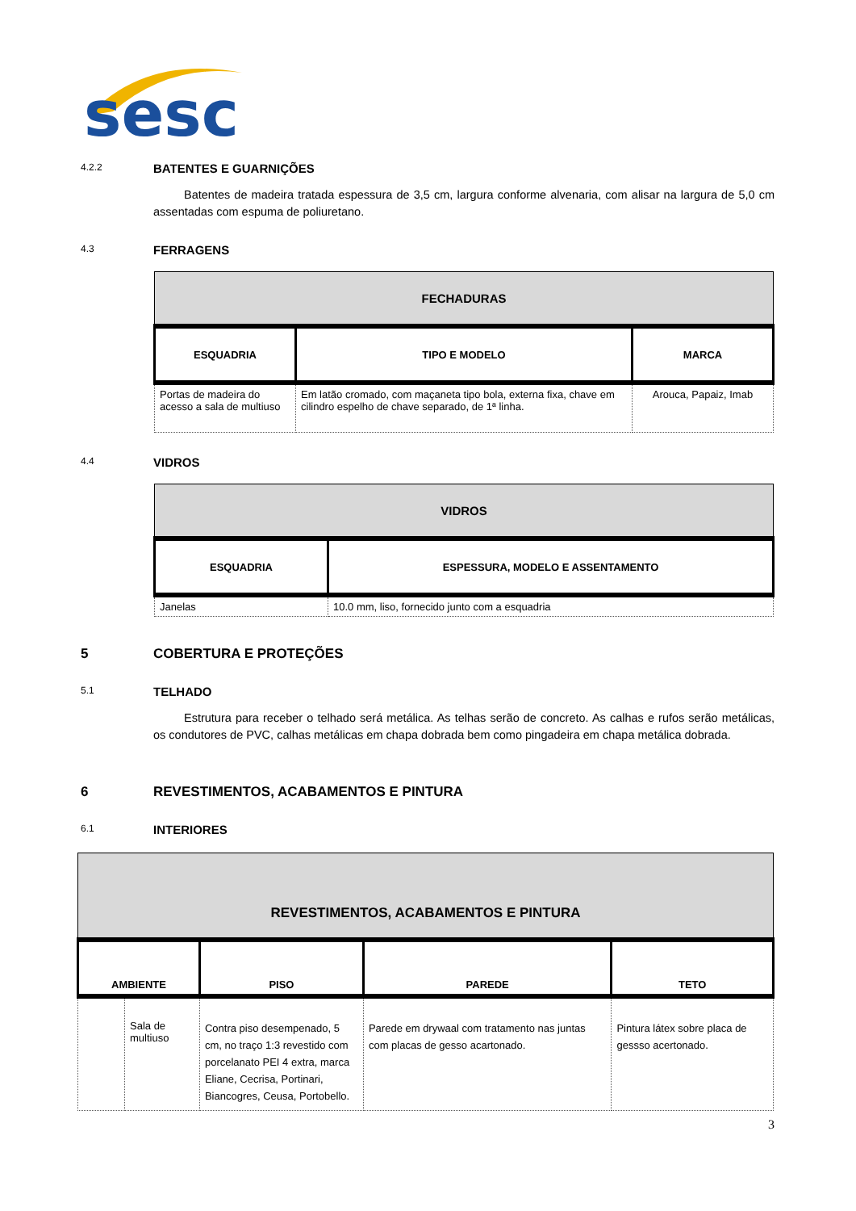sesc
4.2.2 BATENTES E GUARNIÇÕES
Batentes de madeira tratada espessura de 3,5 cm, largura conforme alvenaria, com alisar na largura de 5,0 cm assentadas com espuma de poliuretano.
4.3 FERRAGENS
| FECHADURAS | | |
| --- | --- | --- |
| ESQUADRIA | TIPO E MODELO | MARCA |
| Portas de madeira do acesso a sala de multiuso | Em latão cromado, com maçaneta tipo bola, externa fixa, chave em cilindro espelho de chave separado, de 1ª linha. | Arouca, Papaiz, Imab |
4.4 VIDROS
| VIDROS | |
| --- | --- |
| ESQUADRIA | ESPESSURA, MODELO E ASSENTAMENTO |
| Janelas | 10.0 mm, liso, fornecido junto com a esquadria |
5 COBERTURA E PROTEÇÕES
5.1 TELHADO
Estrutura para receber o telhado será metálica. As telhas serão de concreto. As calhas e rufos serão metálicas, os condutores de PVC, calhas metálicas em chapa dobrada bem como pingadeira em chapa metálica dobrada.
6 REVESTIMENTOS, ACABAMENTOS E PINTURA
6.1 INTERIORES
| REVESTIMENTOS, ACABAMENTOS E PINTURA | | | | |
| --- | --- | --- | --- | --- |
| AMBIENTE | | PISO | PAREDE | TETO |
| | Sala de multiuso | Contra piso desempenado, 5 cm, no traço 1:3 revestido com porcelanato PEI 4 extra, marca Eliane, Cecrisa, Portinari, Biancogres, Ceusa, Portobello. | Parede em drywaal com tratamento nas juntas com placas de gesso acartonado. | Pintura látex sobre placa de gessso acertonado. |
3